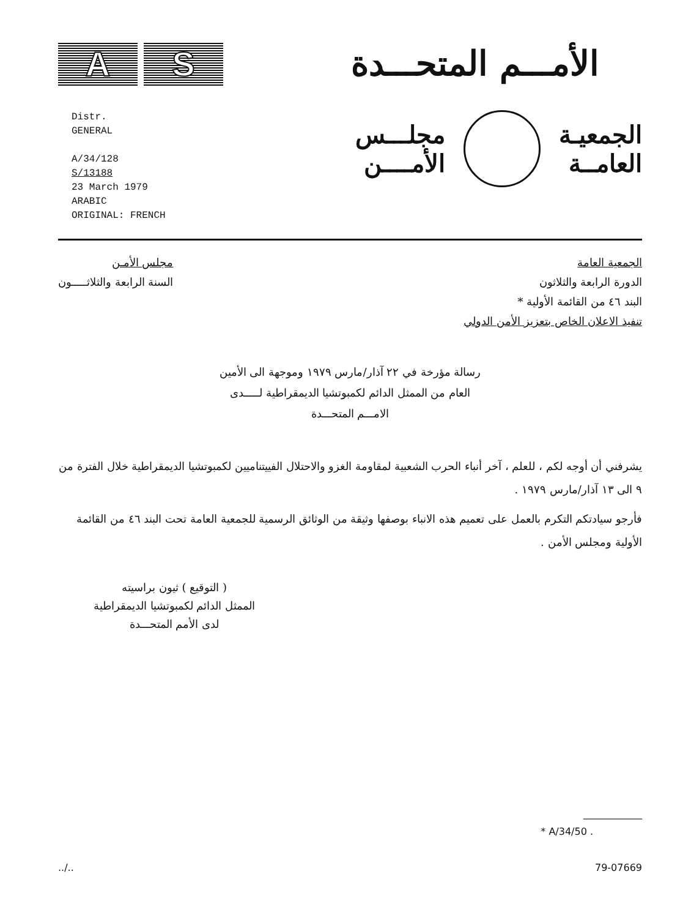A S
الأمـــم المتحـــدة
Distr.
GENERAL
A/34/128
S/13188
23 March 1979
ARABIC
ORIGINAL: FRENCH
الجمعيـة
العامــة
مجلـــس
الأمــــن
الجمعية العامة
الدورة الرابعة والثلاثون
البند ٤٦ من القائمة الأولية *
تنفيذ الاعلان الخاص بتعزيز الأمن الدولي
مجلس الأمـن
السنة الرابعة والثلاثـــــون
رسالة مؤرخة في ٢٢ آذار/مارس ١٩٧٩ وموجهة الى الأمين
العام من الممثل الدائم لكمبوتشيا الديمقراطية لـــــدى
الامـــم المتحـــدة
يشرفني أن أوجه لكم ، للعلم ، آخر أنباء الحرب الشعبية لمقاومة الغزو والاحتلال الفييتناميين لكمبوتشيا الديمقراطية خلال الفترة من ٩ الى ١٣ آذار/مارس ١٩٧٩ .
فأرجو سيادتكم التكرم بالعمل على تعميم هذه الانباء بوصفها وثيقة من الوثائق الرسمية للجمعية العامة تحت البند ٤٦ من القائمة الأولية ومجلس الأمن .
( التوقيع ) ثيون براسيته
الممثل الدائم لكمبوتشيا الديمقراطية
لدى الأمم المتحـــدة
____________
* A/34/50 .
../.. 79-07669